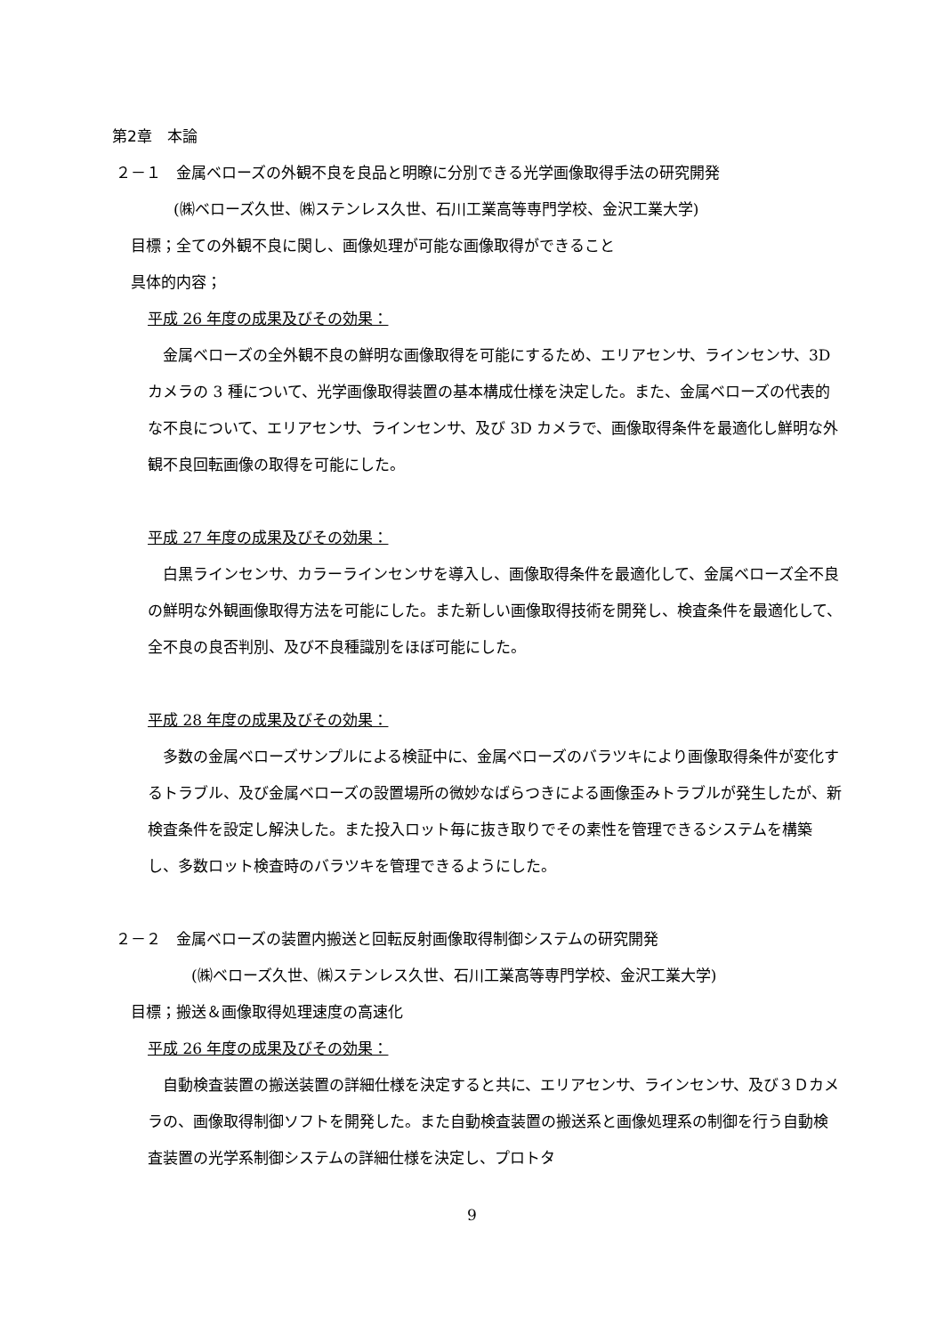第2章　本論
２－１　金属ベローズの外観不良を良品と明瞭に分別できる光学画像取得手法の研究開発
(㈱ベローズ久世、㈱ステンレス久世、石川工業高等専門学校、金沢工業大学)
目標；全ての外観不良に関し、画像処理が可能な画像取得ができること
具体的内容；
平成 26 年度の成果及びその効果：
　金属ベローズの全外観不良の鮮明な画像取得を可能にするため、エリアセンサ、ラインセンサ、3D カメラの 3 種について、光学画像取得装置の基本構成仕様を決定した。また、金属ベローズの代表的な不良について、エリアセンサ、ラインセンサ、及び 3D カメラで、画像取得条件を最適化し鮮明な外観不良回転画像の取得を可能にした。
平成 27 年度の成果及びその効果：
　白黒ラインセンサ、カラーラインセンサを導入し、画像取得条件を最適化して、金属ベローズ全不良の鮮明な外観画像取得方法を可能にした。また新しい画像取得技術を開発し、検査条件を最適化して、全不良の良否判別、及び不良種識別をほぼ可能にした。
平成 28 年度の成果及びその効果：
　多数の金属ベローズサンプルによる検証中に、金属ベローズのバラツキにより画像取得条件が変化するトラブル、及び金属ベローズの設置場所の微妙なばらつきによる画像歪みトラブルが発生したが、新検査条件を設定し解決した。また投入ロット毎に抜き取りでその素性を管理できるシステムを構築し、多数ロット検査時のバラツキを管理できるようにした。
２－２　金属ベローズの装置内搬送と回転反射画像取得制御システムの研究開発
(㈱ベローズ久世、㈱ステンレス久世、石川工業高等専門学校、金沢工業大学)
目標；搬送＆画像取得処理速度の高速化
平成 26 年度の成果及びその効果：
　自動検査装置の搬送装置の詳細仕様を決定すると共に、エリアセンサ、ラインセンサ、及び３Ｄカメラの、画像取得制御ソフトを開発した。また自動検査装置の搬送系と画像処理系の制御を行う自動検査装置の光学系制御システムの詳細仕様を決定し、プロトタ
9